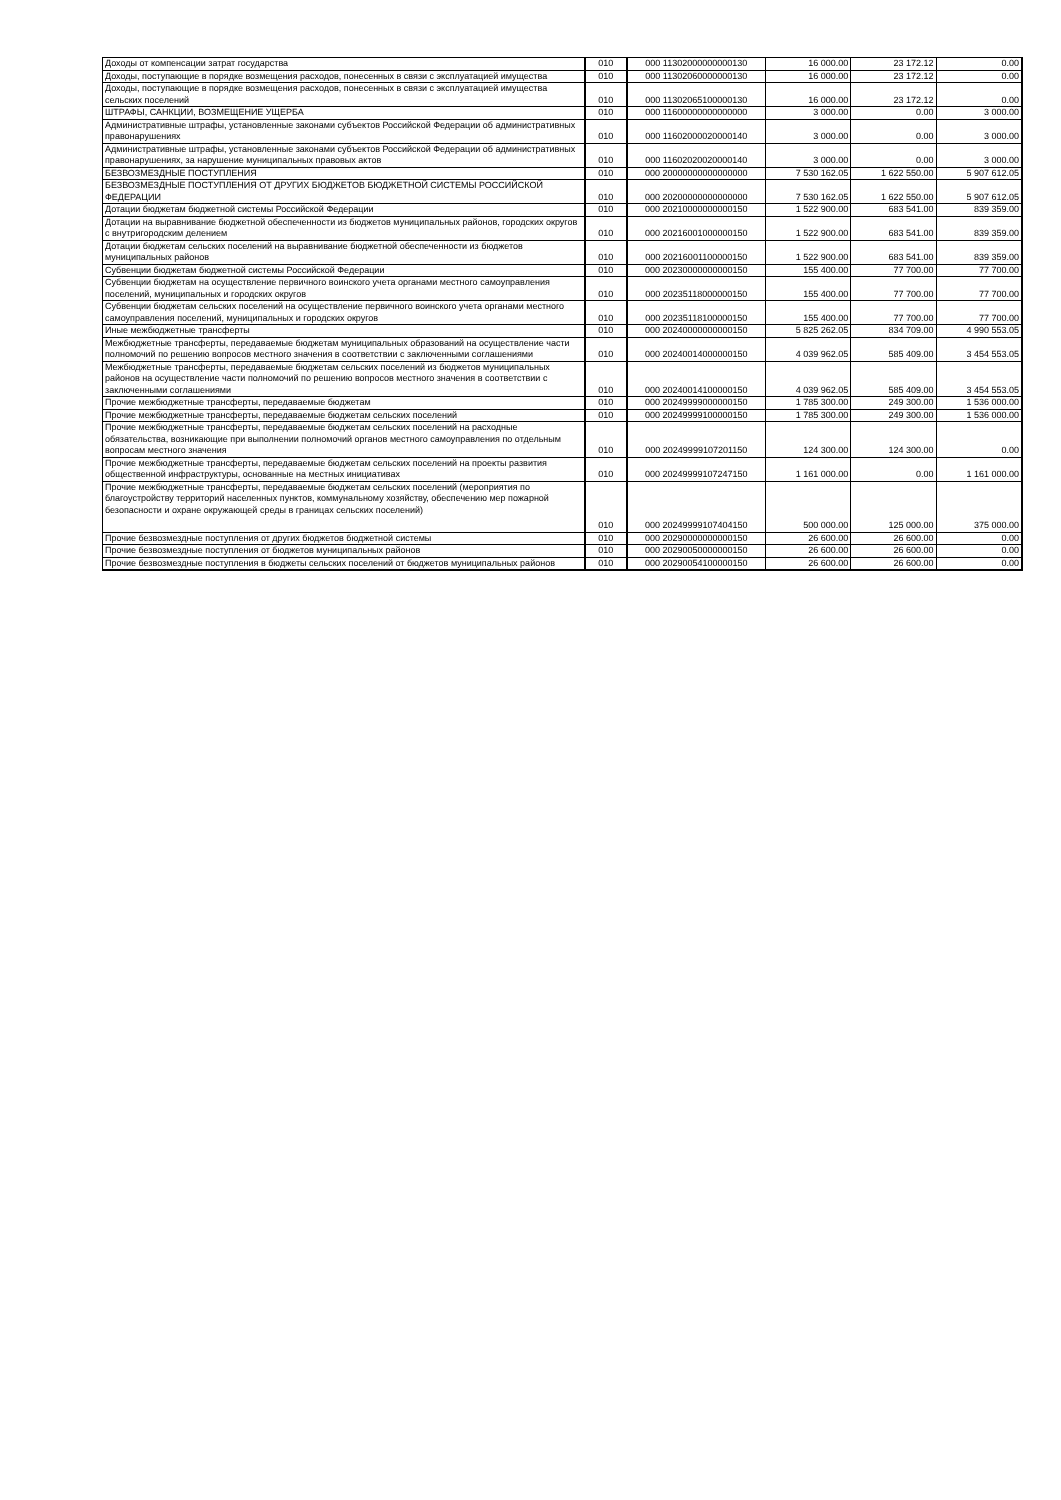| Доходы от компенсации затрат государства | 010 | 000 11302000000000130 | 16 000.00 | 23 172.12 | 0.00 |
| Доходы, поступающие в порядке возмещения расходов, понесенных в связи с эксплуатацией имущества | 010 | 000 11302060000000130 | 16 000.00 | 23 172.12 | 0.00 |
| Доходы, поступающие в порядке возмещения расходов, понесенных в связи с эксплуатацией имущества сельских поселений | 010 | 000 11302065100000130 | 16 000.00 | 23 172.12 | 0.00 |
| ШТРАФЫ, САНКЦИИ, ВОЗМЕЩЕНИЕ УЩЕРБА | 010 | 000 11600000000000000 | 3 000.00 | 0.00 | 3 000.00 |
| Административные штрафы, установленные законами субъектов Российской Федерации об административных правонарушениях | 010 | 000 11602000020000140 | 3 000.00 | 0.00 | 3 000.00 |
| Административные штрафы, установленные законами субъектов Российской Федерации об административных правонарушениях, за нарушение муниципальных правовых актов | 010 | 000 11602020020000140 | 3 000.00 | 0.00 | 3 000.00 |
| БЕЗВОЗМЕЗДНЫЕ ПОСТУПЛЕНИЯ | 010 | 000 20000000000000000 | 7 530 162.05 | 1 622 550.00 | 5 907 612.05 |
| БЕЗВОЗМЕЗДНЫЕ ПОСТУПЛЕНИЯ ОТ ДРУГИХ БЮДЖЕТОВ БЮДЖЕТНОЙ СИСТЕМЫ РОССИЙСКОЙ ФЕДЕРАЦИИ | 010 | 000 20200000000000000 | 7 530 162.05 | 1 622 550.00 | 5 907 612.05 |
| Дотации бюджетам бюджетной системы Российской Федерации | 010 | 000 20210000000000150 | 1 522 900.00 | 683 541.00 | 839 359.00 |
| Дотации на выравнивание бюджетной обеспеченности из бюджетов муниципальных районов, городских округов с внутригородским делением | 010 | 000 20216001000000150 | 1 522 900.00 | 683 541.00 | 839 359.00 |
| Дотации бюджетам сельских поселений на выравнивание бюджетной обеспеченности из бюджетов муниципальных районов | 010 | 000 20216001100000150 | 1 522 900.00 | 683 541.00 | 839 359.00 |
| Субвенции бюджетам бюджетной системы Российской Федерации | 010 | 000 20230000000000150 | 155 400.00 | 77 700.00 | 77 700.00 |
| Субвенции бюджетам на осуществление первичного воинского учета органами местного самоуправления поселений, муниципальных и городских округов | 010 | 000 20235118000000150 | 155 400.00 | 77 700.00 | 77 700.00 |
| Субвенции бюджетам сельских поселений на осуществление первичного воинского учета органами местного самоуправления поселений, муниципальных и городских округов | 010 | 000 20235118100000150 | 155 400.00 | 77 700.00 | 77 700.00 |
| Иные межбюджетные трансферты | 010 | 000 20240000000000150 | 5 825 262.05 | 834 709.00 | 4 990 553.05 |
| Межбюджетные трансферты, передаваемые бюджетам муниципальных образований на осуществление части полномочий по решению вопросов местного значения в соответствии с заключенными соглашениями | 010 | 000 20240014000000150 | 4 039 962.05 | 585 409.00 | 3 454 553.05 |
| Межбюджетные трансферты, передаваемые бюджетам сельских поселений из бюджетов муниципальных районов на осуществление части полномочий по решению вопросов местного значения в соответствии с заключенными соглашениями | 010 | 000 20240014100000150 | 4 039 962.05 | 585 409.00 | 3 454 553.05 |
| Прочие межбюджетные трансферты, передаваемые бюджетам | 010 | 000 20249999000000150 | 1 785 300.00 | 249 300.00 | 1 536 000.00 |
| Прочие межбюджетные трансферты, передаваемые бюджетам сельских поселений | 010 | 000 20249999100000150 | 1 785 300.00 | 249 300.00 | 1 536 000.00 |
| Прочие межбюджетные трансферты, передаваемые бюджетам сельских поселений на расходные обязательства, возникающие при выполнении полномочий органов местного самоуправления по отдельным вопросам местного значения | 010 | 000 20249999107201150 | 124 300.00 | 124 300.00 | 0.00 |
| Прочие межбюджетные трансферты, передаваемые бюджетам сельских поселений на проекты развития общественной инфраструктуры, основанные на местных инициативах | 010 | 000 20249999107247150 | 1 161 000.00 | 0.00 | 1 161 000.00 |
| Прочие межбюджетные трансферты, передаваемые бюджетам сельских поселений (мероприятия по благоустройству территорий населенных пунктов, коммунальному хозяйству, обеспечению мер пожарной безопасности и охране окружающей среды в границах сельских поселений) | 010 | 000 20249999107404150 | 500 000.00 | 125 000.00 | 375 000.00 |
| Прочие безвозмездные поступления от других бюджетов бюджетной системы | 010 | 000 20290000000000150 | 26 600.00 | 26 600.00 | 0.00 |
| Прочие безвозмездные поступления от бюджетов муниципальных районов | 010 | 000 20290050000000150 | 26 600.00 | 26 600.00 | 0.00 |
| Прочие безвозмездные поступления в бюджеты сельских поселений от бюджетов муниципальных районов | 010 | 000 20290054100000150 | 26 600.00 | 26 600.00 | 0.00 |